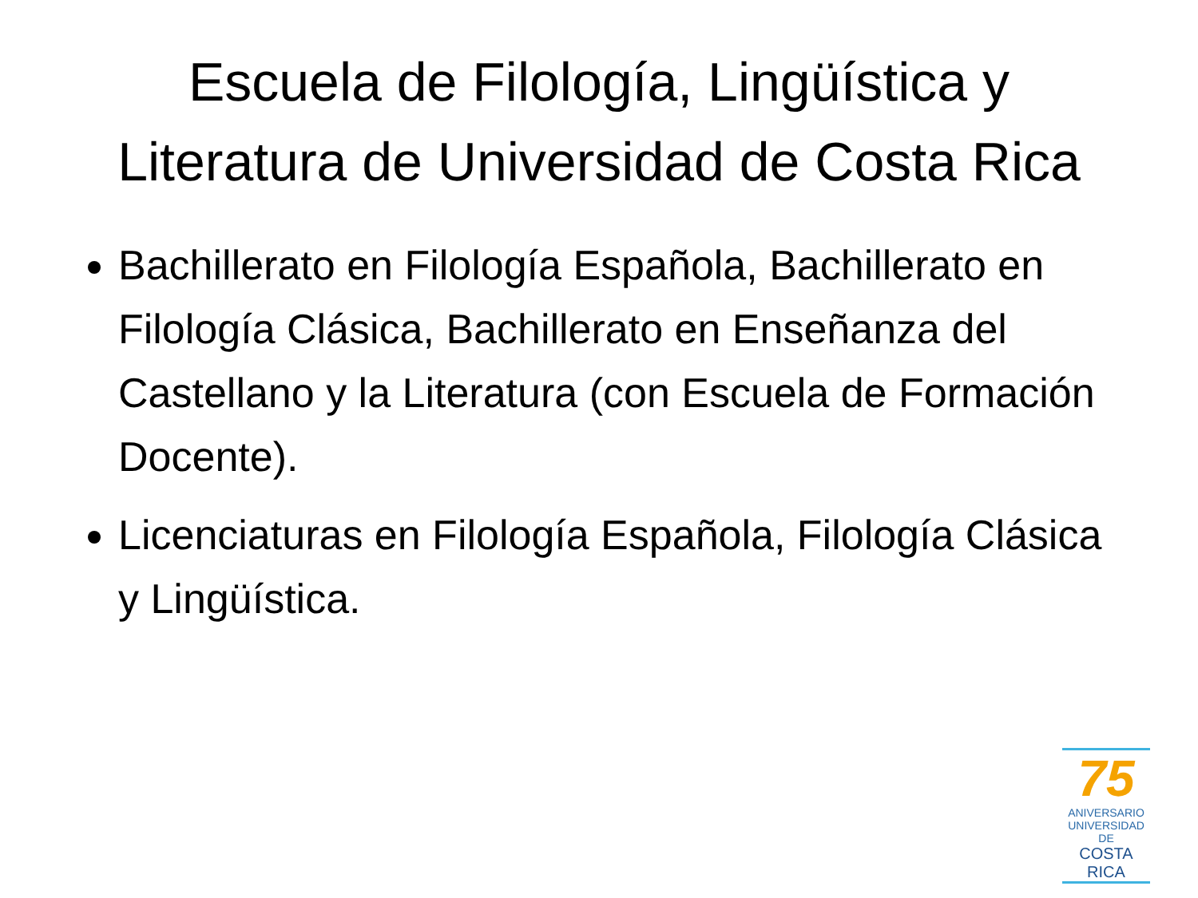Escuela de Filología, Lingüística y
Literatura de Universidad de Costa Rica
Bachillerato en Filología Española, Bachillerato en Filología Clásica, Bachillerato en Enseñanza del Castellano y la Literatura (con Escuela de Formación Docente).
Licenciaturas en Filología Española, Filología Clásica y Lingüística.
75
ANIVERSARIO
UNIVERSIDAD DE
COSTA RICA